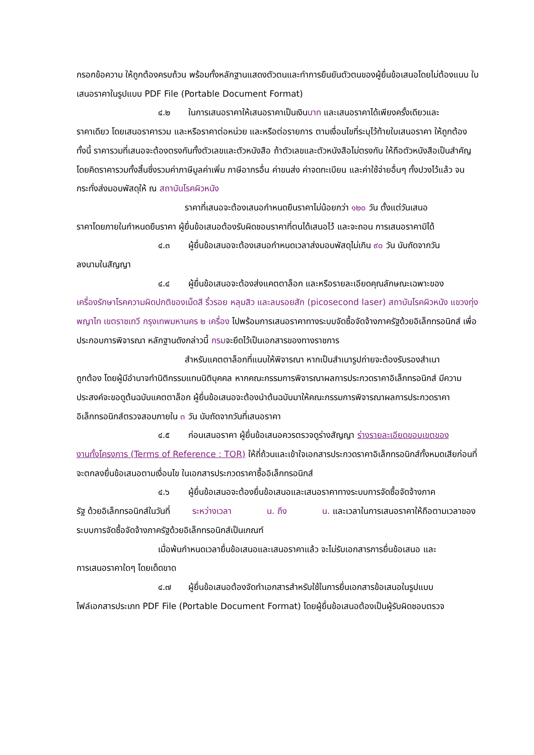กรอกข้อความ ให้ถูกต้องครบถ้วน พร้อมทั้งหลักฐานแสดงตัวตนและทำการยืนยันตัวตนของผู้ยื่นข้อเสนอโดยไม่ต้องแนบ ใบเสนอราคาในรูปแบบ PDF File (Portable Document Format)
๔.๒ ในการเสนอราคาให้เสนอราคาเป็นเงินบาท และเสนอราคาได้เพียงครั้งเดียวและ
ราคาเดียว โดยเสนอราคารวม และหรือราคาต่อหน่วย และหรือต่อรายการ ตามเงื่อนไขที่ระบุไว้ท้ายใบเสนอราคา ให้ถูกต้อง ทั้งนี้ ราคารวมที่เสนอจะต้องตรงกันทั้งตัวเลขและตัวหนังสือ ถ้าตัวเลขและตัวหนังสือไม่ตรงกัน ให้ถือตัวหนังสือเป็นสำคัญ โดยคิดราคารวมทั้งสิ้นซึ่งรวมค่าภาษีมูลค่าเพิ่ม ภาษีอากรอื่น ค่าขนส่ง ค่าจดทะเบียน และค่าใช้จ่ายอื่นๆ ทั้งปวงไว้แล้ว จนกระทั่งส่งมอบพัสดุให้ ณ สถาบันโรคผิวหนัง
ราคาที่เสนอจะต้องเสนอกำหนดยืนราคาไม่น้อยกว่า ๑๒๐ วัน ตั้งแต่วันเสนอ
ราคาโดยภายในกำหนดยืนราคา ผู้ยื่นข้อเสนอต้องรับผิดชอบราคาที่ตนได้เสนอไว้ และจะถอน การเสนอราคามิได้
๔.๓ ผู้ยื่นข้อเสนอจะต้องเสนอกำหนดเวลาส่งมอบพัสดุไม่เกิน ๙๐ วัน นับถัดจากวัน
ลงนามในสัญญา
๔.๔ ผู้ยื่นข้อเสนอจะต้องส่งแคตตาล็อก และหรือรายละเอียดคุณลักษณะเฉพาะของ
เครื่องรักษาโรคความผิดปกติของเม็ดสี ริ้วรอย หลุมสิว และลบรอยสัก (picosecond laser) สถาบันโรคผิวหนัง แขวงทุ่งพญาไท เขตราชเทวี กรุงเทพมหานคร ๒ เครื่อง ไปพร้อมการเสนอราคาทางระบบจัดซื้อจัดจ้างภาครัฐด้วยอิเล็กทรอนิกส์ เพื่อประกอบการพิจารณา หลักฐานดังกล่าวนี้ กรมจะยึดไว้เป็นเอกสารของทางราชการ
สำหรับแคตตาล็อกที่แนบให้พิจารณา หากเป็นสำเนารูปถ่ายจะต้องรับรองสำเนา
ถูกต้อง โดยผู้มีอำนาจทำนิติกรรมแทนนิติบุคคล หากคณะกรรมการพิจารณาผลการประกวดราคาอิเล็กทรอนิกส์ มีความประสงค์จะขอดูต้นฉบับแคตตาล็อก ผู้ยื่นข้อเสนอจะต้องนำต้นฉบับมาให้คณะกรรมการพิจารณาผลการประกวดราคาอิเล็กทรอนิกส์ตรวจสอบภายใน ๓ วัน นับถัดจากวันที่เสนอราคา
๔.๕ ก่อนเสนอราคา ผู้ยื่นข้อเสนอควรตรวจดูร่างสัญญา ร่างรายละเอียดขอบเขตของ
งานทั้งโครงการ (Terms of Reference : TOR) ให้ถี่ถ้วนและเข้าใจเอกสารประกวดราคาอิเล็กทรอนิกส์ทั้งหมดเสียก่อนที่จะตกลงยื่นข้อเสนอตามเงื่อนไข ในเอกสารประกวดราคาซื้ออิเล็กทรอนิกส์
๔.๖ ผู้ยื่นข้อเสนอจะต้องยื่นข้อเสนอและเสนอราคาทางระบบการจัดซื้อจัดจ้างภาค
รัฐ ด้วยอิเล็กทรอนิกส์ในวันที่ ระหว่างเวลา น. ถึง น. และเวลาในการเสนอราคาให้ถือตามเวลาของระบบการจัดซื้อจัดจ้างภาครัฐด้วยอิเล็กทรอนิกส์เป็นเกณฑ์
เมื่อพ้นกำหนดเวลายื่นข้อเสนอและเสนอราคาแล้ว จะไม่รับเอกสารการยื่นข้อเสนอ และ
การเสนอราคาใดๆ โดยเด็ดขาด
๔.๗ ผู้ยื่นข้อเสนอต้องจัดทำเอกสารสำหรับใช้ในการยื่นเอกสารข้อเสนอในรูปแบบ
ไฟล์เอกสารประเภท PDF File (Portable Document Format) โดยผู้ยื่นข้อเสนอต้องเป็นผู้รับผิดชอบตรวจ